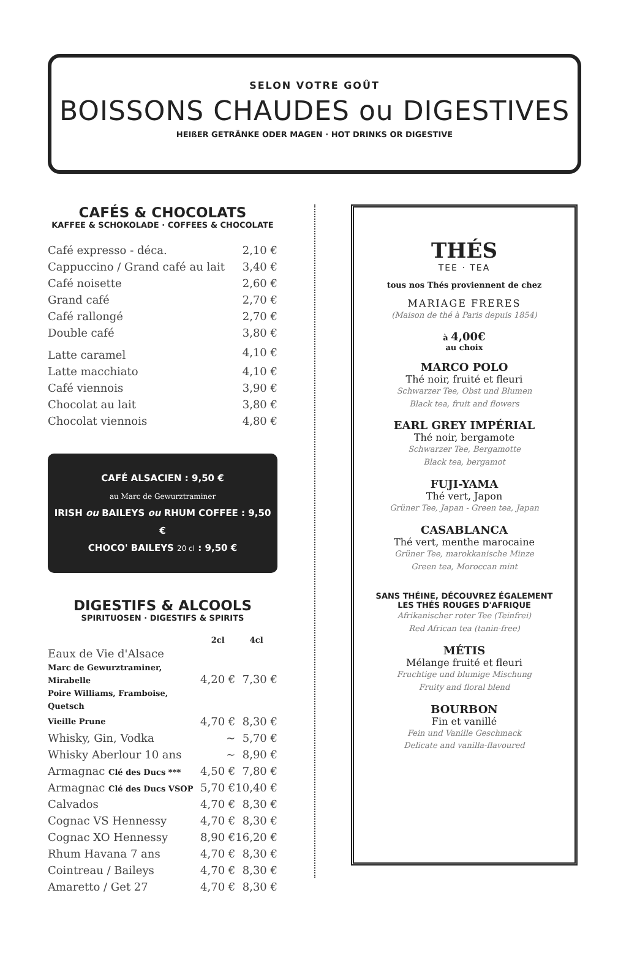SELON VOTRE GOÛT
BOISSONS CHAUDES ou DIGESTIVES
HEIßER GETRÄNKE ODER MAGEN · HOT DRINKS OR DIGESTIVE
CAFÉS & CHOCOLATS
KAFFEE & SCHOKOLADE · COFFEES & CHOCOLATE
| Café expresso - déca. | 2,10 € |
| Cappuccino / Grand café au lait | 3,40 € |
| Café noisette | 2,60 € |
| Grand café | 2,70 € |
| Café rallongé | 2,70 € |
| Double café | 3,80 € |
| Latte caramel | 4,10 € |
| Latte macchiato | 4,10 € |
| Café viennois | 3,90 € |
| Chocolat au lait | 3,80 € |
| Chocolat viennois | 4,80 € |
CAFÉ ALSACIEN : 9,50 €
au Marc de Gewurztraminer
IRISH ou BAILEYS ou RHUM COFFEE : 9,50 €
CHOCO' BAILEYS 20 cl : 9,50 €
DIGESTIFS & ALCOOLS
SPIRITUOSEN · DIGESTIFS & SPIRITS
| | 2cl | 4cl |
| --- | --- | --- |
| Eaux de Vie d'Alsace Marc de Gewurztraminer, Mirabelle Poire Williams, Framboise, Quetsch | 4,20 € | 7,30 € |
| Vieille Prune | 4,70 € | 8,30 € |
| Whisky, Gin, Vodka | ~ | 5,70 € |
| Whisky Aberlour 10 ans | ~ | 8,90 € |
| Armagnac Clé des Ducs *** | 4,50 € | 7,80 € |
| Armagnac Clé des Ducs VSOP | 5,70 € | 10,40 € |
| Calvados | 4,70 € | 8,30 € |
| Cognac VS Hennessy | 4,70 € | 8,30 € |
| Cognac XO Hennessy | 8,90 € | 16,20 € |
| Rhum Havana 7 ans | 4,70 € | 8,30 € |
| Cointreau / Baileys | 4,70 € | 8,30 € |
| Amaretto / Get 27 | 4,70 € | 8,30 € |
THÉS
TEE · TEA
tous nos Thés proviennent de chez
MARIAGE FRERES
(Maison de thé à Paris depuis 1854)
à 4,00€
au choix
MARCO POLO
Thé noir, fruité et fleuri
Schwarzer Tee, Obst und Blumen
Black tea, fruit and flowers
EARL GREY IMPÉRIAL
Thé noir, bergamote
Schwarzer Tee, Bergamotte
Black tea, bergamot
FUJI-YAMA
Thé vert, Japon
Grüner Tee, Japan - Green tea, Japan
CASABLANCA
Thé vert, menthe marocaine
Grüner Tee, marokkanische Minze
Green tea, Moroccan mint
SANS THÉINE, DÉCOUVREZ ÉGALEMENT
LES THÉS ROUGES D'AFRIQUE
Afrikanischer roter Tee (Teinfrei)
Red African tea (tanin-free)
MÉTIS
Mélange fruité et fleuri
Fruchtige und blumige Mischung
Fruity and floral blend
BOURBON
Fin et vanillé
Fein und Vanille Geschmack
Delicate and vanilla-flavoured